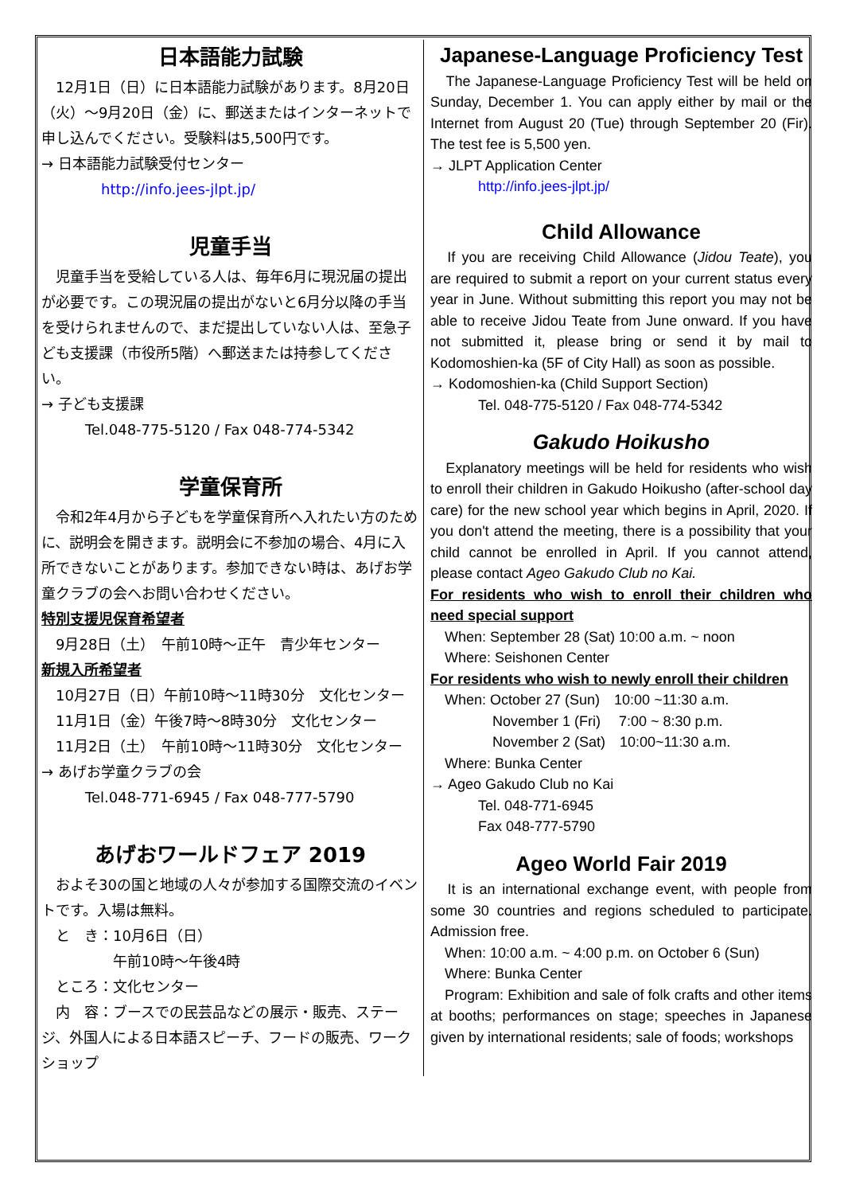日本語能力試験
　12月1日（日）に日本語能力試験があります。8月20日（火）～9月20日（金）に、郵送またはインターネットで申し込んでください。受験料は5,500円です。
→ 日本語能力試験受付センター
http://info.jees-jlpt.jp/
児童手当
　児童手当を受給している人は、毎年6月に現況届の提出が必要です。この現況届の提出がないと6月分以降の手当を受けられませんので、まだ提出していない人は、至急子ども支援課（市役所5階）へ郵送または持参してください。
→ 子ども支援課
Tel.048-775-5120 / Fax 048-774-5342
学童保育所
　令和2年4月から子どもを学童保育所へ入れたい方のために、説明会を開きます。説明会に不参加の場合、4月に入所できないことがあります。参加できない時は、あげお学童クラブの会へお問い合わせください。
特別支援児保育希望者
　9月28日（土）　午前10時～正午　青少年センター
新規入所希望者
　10月27日（日）午前10時～11時30分　文化センター
　11月1日（金）午後7時～8時30分　文化センター
　11月2日（土）　午前10時～11時30分　文化センター
→ あげお学童クラブの会
Tel.048-771-6945 / Fax 048-777-5790
あげおワールドフェア 2019
　およそ30の国と地域の人々が参加する国際交流のイベントです。入場は無料。
　と　き：10月6日（日）
　　　　　午前10時～午後4時
　ところ：文化センター
　内　容：ブースでの民芸品などの展示・販売、ステージ、外国人による日本語スピーチ、フードの販売、ワークショップ
Japanese-Language Proficiency Test
　The Japanese-Language Proficiency Test will be held on Sunday, December 1. You can apply either by mail or the Internet from August 20 (Tue) through September 20 (Fir). The test fee is 5,500 yen.
→ JLPT Application Center
http://info.jees-jlpt.jp/
Child Allowance
　If you are receiving Child Allowance (Jidou Teate), you are required to submit a report on your current status every year in June. Without submitting this report you may not be able to receive Jidou Teate from June onward. If you have not submitted it, please bring or send it by mail to Kodomoshien-ka (5F of City Hall) as soon as possible.
→ Kodomoshien-ka (Child Support Section)
Tel. 048-775-5120 / Fax 048-774-5342
Gakudo Hoikusho
　Explanatory meetings will be held for residents who wish to enroll their children in Gakudo Hoikusho (after-school day care) for the new school year which begins in April, 2020. If you don't attend the meeting, there is a possibility that your child cannot be enrolled in April. If you cannot attend, please contact Ageo Gakudo Club no Kai.
For residents who wish to enroll their children who need special support
　When: September 28 (Sat) 10:00 a.m. ~ noon
　Where: Seishonen Center
For residents who wish to newly enroll their children
　When: October 27 (Sun)　10:00 ~11:30 a.m.
November 1 (Fri)　 7:00 ~ 8:30 p.m.
November 2 (Sat)　10:00~11:30 a.m.
　Where: Bunka Center
→ Ageo Gakudo Club no Kai
Tel. 048-771-6945
Fax 048-777-5790
Ageo World Fair 2019
　It is an international exchange event, with people from some 30 countries and regions scheduled to participate. Admission free.
　When: 10:00 a.m. ~ 4:00 p.m. on October 6 (Sun)
　Where: Bunka Center
　Program: Exhibition and sale of folk crafts and other items at booths; performances on stage; speeches in Japanese given by international residents; sale of foods; workshops